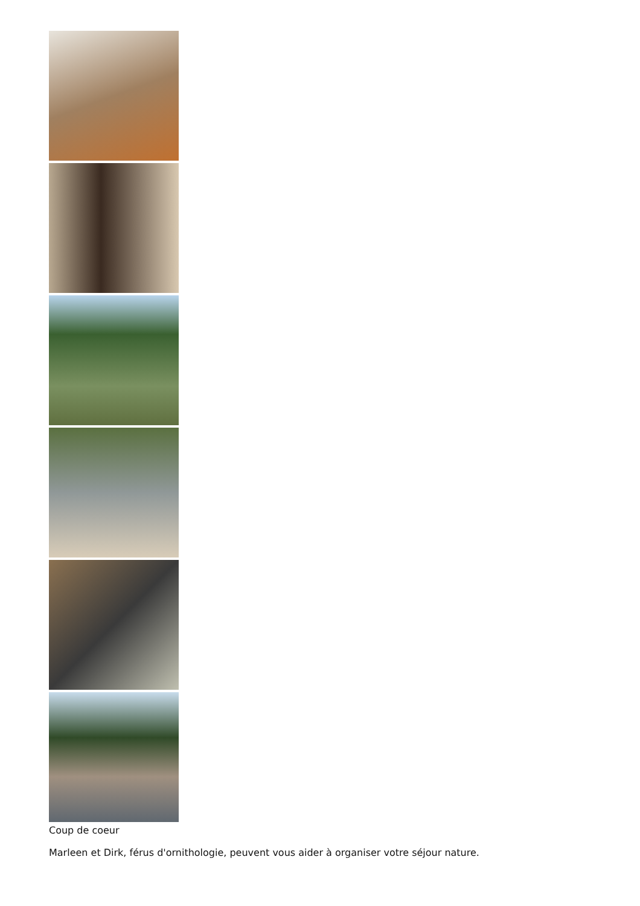Coup de coeur
Marleen et Dirk, férus d'ornithologie, peuvent vous aider à organiser votre séjour nature.